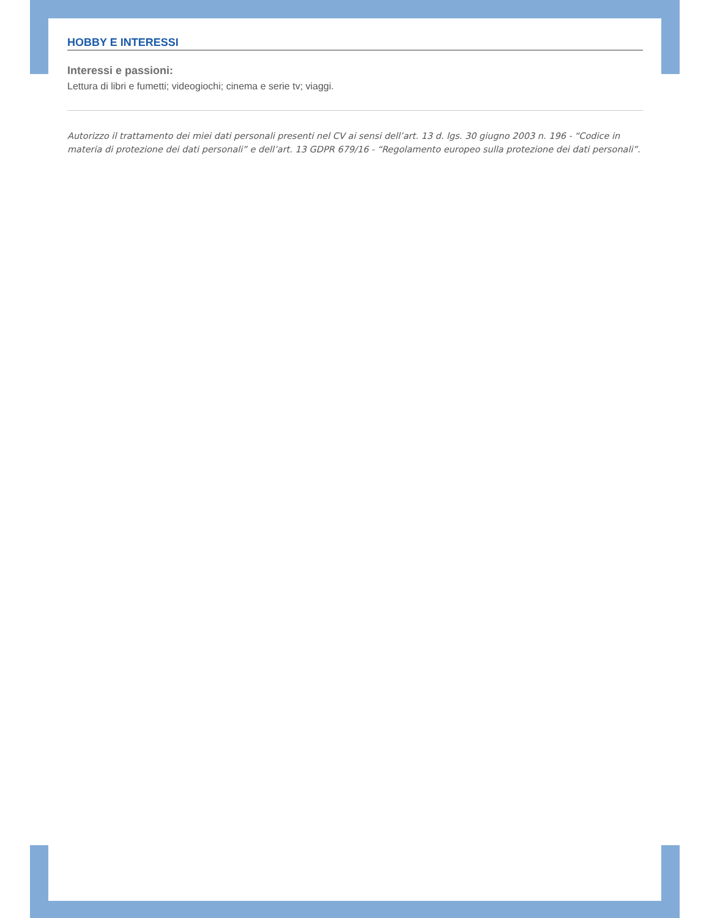HOBBY E INTERESSI
Interessi e passioni:
Lettura di libri e fumetti; videogiochi; cinema e serie tv; viaggi.
Autorizzo il trattamento dei miei dati personali presenti nel CV ai sensi dell’art. 13 d. lgs. 30 giugno 2003 n. 196 - “Codice in materia di protezione dei dati personali” e dell’art. 13 GDPR 679/16 - “Regolamento europeo sulla protezione dei dati personali”.